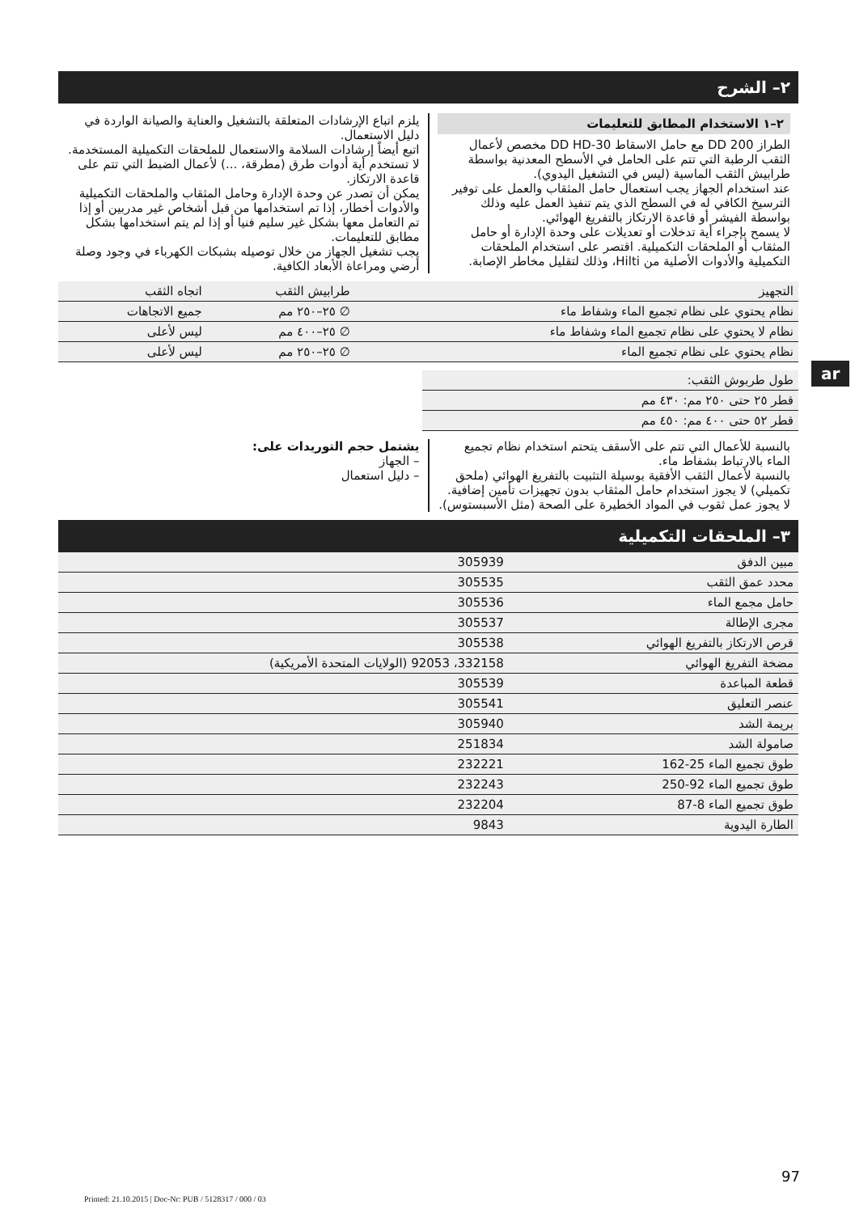٢– الشرح
٢–١ الاستخدام المطابق للتعليمات
الطراز DD 200 مع حامل الاسقاط DD HD-30 مخصص لأعمال الثقب الرطبة التي تتم على الحامل في الأسطح المعدنية بواسطة طرابيش الثقب الماسية (ليس في التشغيل اليدوي).
عند استخدام الجهاز يجب استعمال حامل المثقاب والعمل على توفير الترسيخ الكافي له في السطح الذي يتم تنفيذ العمل عليه وذلك بواسطة الفيشر أو قاعدة الارتكاز بالتفريغ الهوائي.
لا يسمح بإجراء أية تدخلات أو تعديلات على وحدة الإدارة أو حامل المثقاب أو الملحقات التكميلية. اقتصر على استخدام الملحقات التكميلية والأدوات الأصلية من Hilti، وذلك لتقليل مخاطر الإصابة.
يلزم اتباع الإرشادات المتعلقة بالتشغيل والعناية والصيانة الواردة في دليل الاستعمال.
اتبع أيضاً إرشادات السلامة والاستعمال للملحقات التكميلية المستخدمة.
لا تستخدم أية أدوات طرق (مطرقة، ...) لأعمال الضبط التي تتم على قاعدة الارتكاز.
يمكن أن تصدر عن وحدة الإدارة وحامل المثقاب والملحقات التكميلية والأدوات أخطار، إذا تم استخدامها من قبل أشخاص غير مدربين أو إذا تم التعامل معها بشكل غير سليم فنيا أو إذا لم يتم استخدامها بشكل مطابق للتعليمات.
يجب تشغيل الجهاز من خلال توصيله بشبكات الكهرباء في وجود وصلة أرضي ومراعاة الأبعاد الكافية.
| التجهيز | طرابيش الثقب | اتجاه الثقب |
| --- | --- | --- |
| نظام يحتوي على نظام تجميع الماء وشفاط ماء | ∅ ٢٥–٢٥٠ مم | جميع الاتجاهات |
| نظام لا يحتوي على نظام تجميع الماء وشفاط ماء | ∅ ٢٥–٤٠٠ مم | ليس لأعلى |
| نظام يحتوي على نظام تجميع الماء | ∅ ٢٥–٢٥٠ مم | ليس لأعلى |
| طول طربوش الثقب: |
| قطر ٢٥ حتى ٢٥٠ مم: ٤٣٠ مم |
| قطر ٥٢ حتى ٤٠٠ مم: ٤٥٠ مم |
بالنسبة للأعمال التي تتم على الأسقف يتحتم استخدام نظام تجميع الماء بالارتباط بشفاط ماء.
بالنسبة لأعمال الثقب الأفقية بوسيلة التثبيت بالتفريغ الهوائي (ملحق تكميلي) لا يجوز استخدام حامل المثقاب بدون تجهيزات تأمين إضافية.
لا يجوز عمل ثقوب في المواد الخطيرة على الصحة (مثل الأسبستوس).
يشتمل حجم التوريدات على:
– الجهاز
– دليل استعمال
٣– الملحقات التكميلية
| مبين الدفق | 305939 |
| محدد عمق الثقب | 305535 |
| حامل مجمع الماء | 305536 |
| مجرى الإطالة | 305537 |
| قرص الارتكاز بالتفريغ الهوائي | 305538 |
| مضخة التفريغ الهوائي | 332158، 92053 (الولايات المتحدة الأمريكية) |
| قطعة المباعدة | 305539 |
| عنصر التعليق | 305541 |
| بريمة الشد | 305940 |
| صامولة الشد | 251834 |
| طوق تجميع الماء 25-162 | 232221 |
| طوق تجميع الماء 92-250 | 232243 |
| طوق تجميع الماء 8-87 | 232204 |
| الطارة اليدوية | 9843 |
ar
97
Printed: 21.10.2015 | Doc-Nr: PUB / 5128317 / 000 / 03